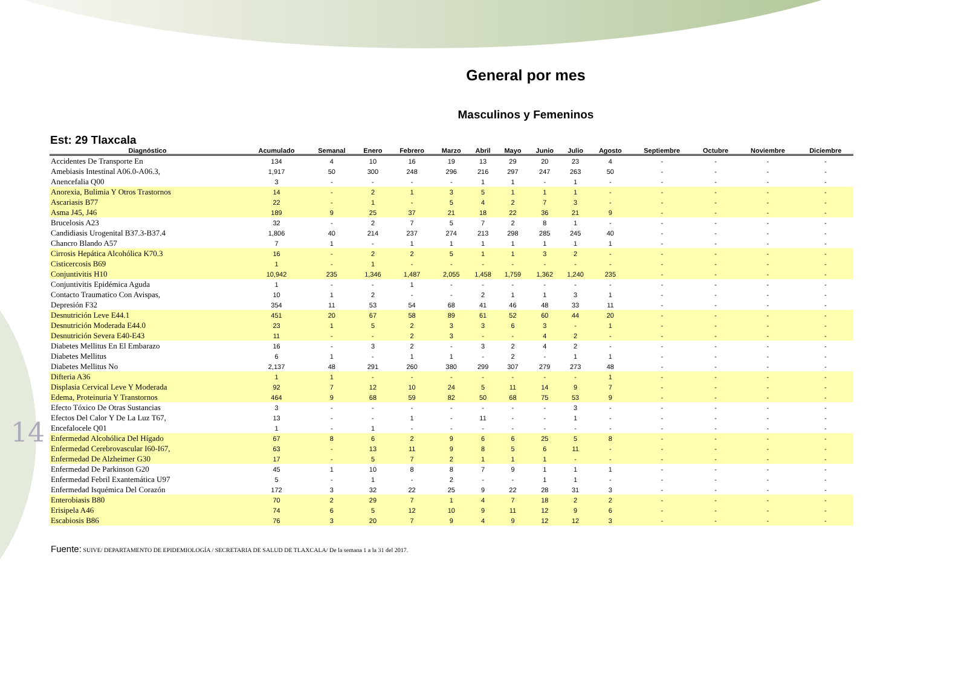14
General por mes
Masculinos y Femeninos
Est: 29 Tlaxcala
| Diagnóstico | Acumulado | Semanal | Enero | Febrero | Marzo | Abril | Mayo | Junio | Julio | Agosto | Septiembre | Octubre | Noviembre | Diciembre |
| --- | --- | --- | --- | --- | --- | --- | --- | --- | --- | --- | --- | --- | --- | --- |
| Accidentes De Transporte En | 134 | 4 | 10 | 16 | 19 | 13 | 29 | 20 | 23 | 4 | - | - | - | - |
| Amebiasis Intestinal A06.0-A06.3, | 1,917 | 50 | 300 | 248 | 296 | 216 | 297 | 247 | 263 | 50 | - | - | - | - |
| Anencefalia Q00 | 3 | - | - | - | - | 1 | 1 | - | 1 | - | - | - | - | - |
| Anorexia, Bulimia Y Otros Trastornos | 14 | - | 2 | 1 | 3 | 5 | 1 | 1 | 1 | - | - | - | - | - |
| Ascariasis B77 | 22 | - | 1 | - | 5 | 4 | 2 | 7 | 3 | - | - | - | - | - |
| Asma J45, J46 | 189 | 9 | 25 | 37 | 21 | 18 | 22 | 36 | 21 | 9 | - | - | - | - |
| Brucelosis A23 | 32 | - | 2 | 7 | 5 | 7 | 2 | 8 | 1 | - | - | - | - | - |
| Candidiasis Urogenital B37.3-B37.4 | 1,806 | 40 | 214 | 237 | 274 | 213 | 298 | 285 | 245 | 40 | - | - | - | - |
| Chancro Blando A57 | 7 | 1 | - | 1 | 1 | 1 | 1 | 1 | 1 | 1 | - | - | - | - |
| Cirrosis Hepática Alcohólica K70.3 | 16 | - | 2 | 2 | 5 | 1 | 1 | 3 | 2 | - | - | - | - | - |
| Cisticercosis B69 | 1 | - | 1 | - | - | - | - | - | - | - | - | - | - | - |
| Conjuntivitis H10 | 10,942 | 235 | 1,346 | 1,487 | 2,055 | 1,458 | 1,759 | 1,362 | 1,240 | 235 | - | - | - | - |
| Conjuntivitis Epidémica Aguda | 1 | - | - | 1 | - | - | - | - | - | - | - | - | - | - |
| Contacto Traumatico Con Avispas, | 10 | 1 | 2 | - | - | 2 | 1 | 1 | 3 | 1 | - | - | - | - |
| Depresión F32 | 354 | 11 | 53 | 54 | 68 | 41 | 46 | 48 | 33 | 11 | - | - | - | - |
| Desnutrición Leve E44.1 | 451 | 20 | 67 | 58 | 89 | 61 | 52 | 60 | 44 | 20 | - | - | - | - |
| Desnutrición Moderada E44.0 | 23 | 1 | 5 | 2 | 3 | 3 | 6 | 3 | - | 1 | - | - | - | - |
| Desnutrición Severa E40-E43 | 11 | - | - | 2 | 3 | - | - | 4 | 2 | - | - | - | - | - |
| Diabetes Mellitus En El Embarazo | 16 | - | 3 | 2 | - | 3 | 2 | 4 | 2 | - | - | - | - | - |
| Diabetes Mellitus | 6 | 1 | - | 1 | 1 | - | 2 | - | 1 | 1 | - | - | - | - |
| Diabetes Mellitus No | 2,137 | 48 | 291 | 260 | 380 | 299 | 307 | 279 | 273 | 48 | - | - | - | - |
| Difteria A36 | 1 | 1 | - | - | - | - | - | - | - | 1 | - | - | - | - |
| Displasia Cervical Leve Y Moderada | 92 | 7 | 12 | 10 | 24 | 5 | 11 | 14 | 9 | 7 | - | - | - | - |
| Edema, Proteinuria Y Transtornos | 464 | 9 | 68 | 59 | 82 | 50 | 68 | 75 | 53 | 9 | - | - | - | - |
| Efecto Tóxico De Otras Sustancias | 3 | - | - | - | - | - | - | - | 3 | - | - | - | - | - |
| Efectos Del Calor Y De La Luz T67, | 13 | - | - | 1 | - | 11 | - | - | 1 | - | - | - | - | - |
| Encefalocele Q01 | 1 | - | 1 | - | - | - | - | - | - | - | - | - | - | - |
| Enfermedad Alcohólica Del Hígado | 67 | 8 | 6 | 2 | 9 | 6 | 6 | 25 | 5 | 8 | - | - | - | - |
| Enfermedad Cerebrovascular I60-I67, | 63 | - | 13 | 11 | 9 | 8 | 5 | 6 | 11 | - | - | - | - | - |
| Enfermedad De Alzheimer G30 | 17 | - | 5 | 7 | 2 | 1 | 1 | 1 | - | - | - | - | - | - |
| Enfermedad De Parkinson G20 | 45 | 1 | 10 | 8 | 8 | 7 | 9 | 1 | 1 | 1 | - | - | - | - |
| Enfermedad Febril Exantemática U97 | 5 | - | 1 | - | 2 | - | - | 1 | 1 | - | - | - | - | - |
| Enfermedad Isquémica Del Corazón | 172 | 3 | 32 | 22 | 25 | 9 | 22 | 28 | 31 | 3 | - | - | - | - |
| Enterobiasis B80 | 70 | 2 | 29 | 7 | 1 | 4 | 7 | 18 | 2 | 2 | - | - | - | - |
| Erisipela A46 | 74 | 6 | 5 | 12 | 10 | 9 | 11 | 12 | 9 | 6 | - | - | - | - |
| Escabiosis B86 | 76 | 3 | 20 | 7 | 9 | 4 | 9 | 12 | 12 | 3 | - | - | - | - |
Fuente: SUIVE/ DEPARTAMENTO DE EPIDEMIOLOGÍA / SECRETARIA DE SALUD DE TLAXCALA/ De la semana 1 a la 31 del 2017.